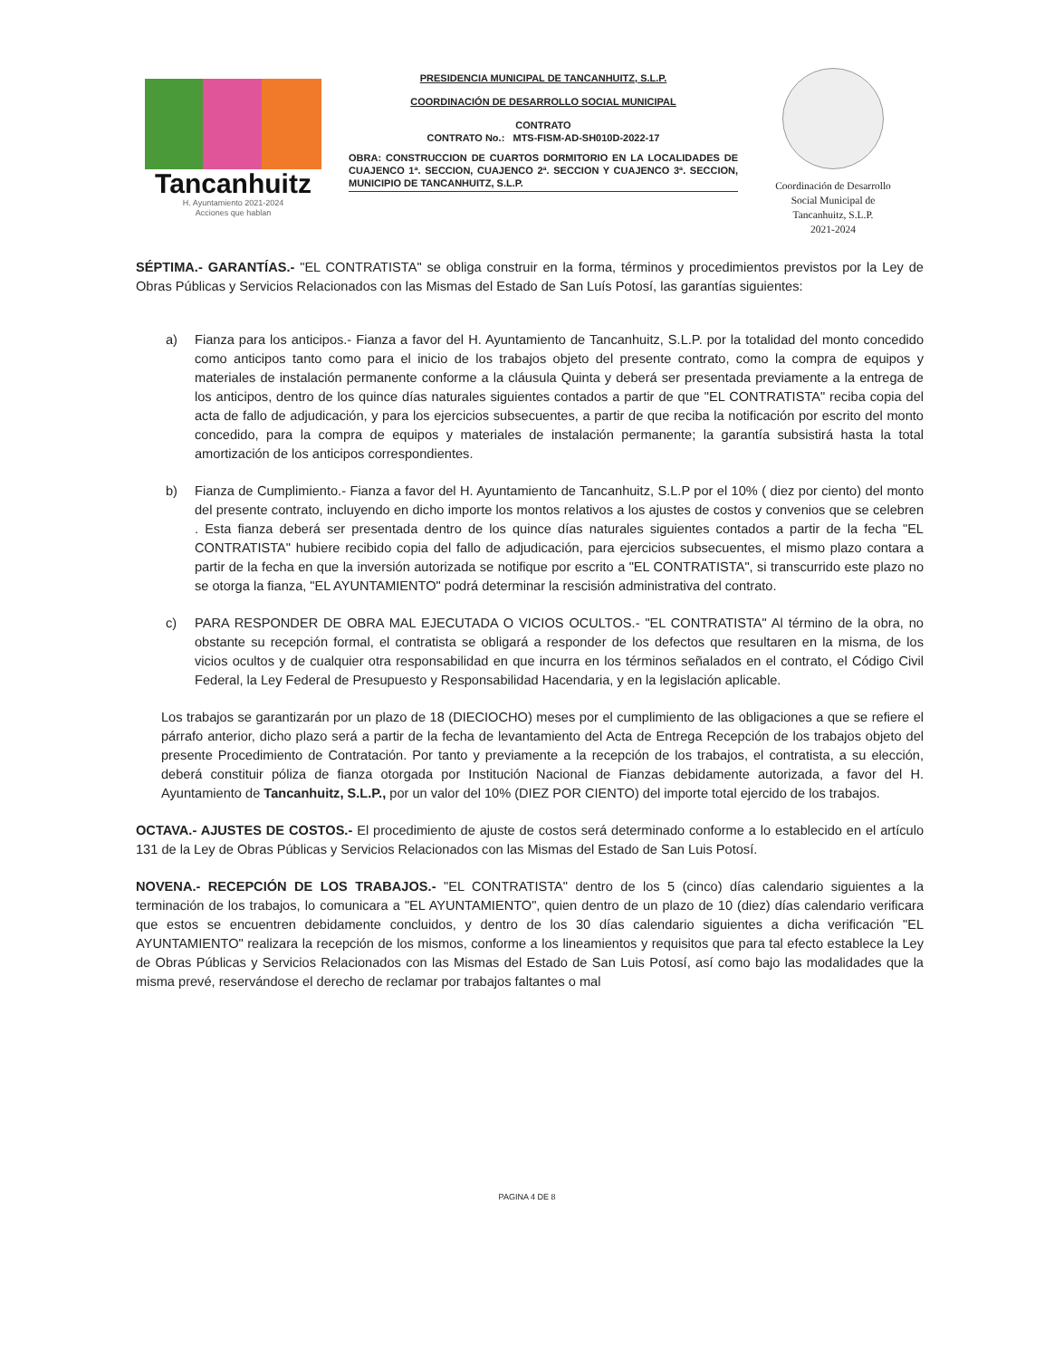Tancanhuitz
H. Ayuntamiento 2021-2024
Acciones que hablan
PRESIDENCIA MUNICIPAL DE TANCANHUITZ, S.L.P.
COORDINACIÓN DE DESARROLLO SOCIAL MUNICIPAL
CONTRATO
CONTRATO No.: MTS-FISM-AD-SH010D-2022-17
OBRA: CONSTRUCCION DE CUARTOS DORMITORIO EN LA LOCALIDADES DE CUAJENCO 1ª. SECCION, CUAJENCO 2ª. SECCION Y CUAJENCO 3ª. SECCION, MUNICIPIO DE TANCANHUITZ, S.L.P.
Coordinación de Desarrollo
Social Municipal de
Tancanhuitz, S.L.P.
2021-2024
SÉPTIMA.- GARANTÍAS.- "EL CONTRATISTA" se obliga construir en la forma, términos y procedimientos previstos por la Ley de Obras Públicas y Servicios Relacionados con las Mismas del Estado de San Luís Potosí, las garantías siguientes:
a) Fianza para los anticipos.- Fianza a favor del H. Ayuntamiento de Tancanhuitz, S.L.P. por la totalidad del monto concedido como anticipos tanto como para el inicio de los trabajos objeto del presente contrato, como la compra de equipos y materiales de instalación permanente conforme a la cláusula Quinta y deberá ser presentada previamente a la entrega de los anticipos, dentro de los quince días naturales siguientes contados a partir de que "EL CONTRATISTA" reciba copia del acta de fallo de adjudicación, y para los ejercicios subsecuentes, a partir de que reciba la notificación por escrito del monto concedido, para la compra de equipos y materiales de instalación permanente; la garantía subsistirá hasta la total amortización de los anticipos correspondientes.
b) Fianza de Cumplimiento.- Fianza a favor del H. Ayuntamiento de Tancanhuitz, S.L.P por el 10% ( diez por ciento) del monto del presente contrato, incluyendo en dicho importe los montos relativos a los ajustes de costos y convenios que se celebren . Esta fianza deberá ser presentada dentro de los quince días naturales siguientes contados a partir de la fecha "EL CONTRATISTA" hubiere recibido copia del fallo de adjudicación, para ejercicios subsecuentes, el mismo plazo contara a partir de la fecha en que la inversión autorizada se notifique por escrito a "EL CONTRATISTA", si transcurrido este plazo no se otorga la fianza, "EL AYUNTAMIENTO" podrá determinar la rescisión administrativa del contrato.
c) PARA RESPONDER DE OBRA MAL EJECUTADA O VICIOS OCULTOS.- "EL CONTRATISTA" Al término de la obra, no obstante su recepción formal, el contratista se obligará a responder de los defectos que resultaren en la misma, de los vicios ocultos y de cualquier otra responsabilidad en que incurra en los términos señalados en el contrato, el Código Civil Federal, la Ley Federal de Presupuesto y Responsabilidad Hacendaria, y en la legislación aplicable.
Los trabajos se garantizarán por un plazo de 18 (DIECIOCHO) meses por el cumplimiento de las obligaciones a que se refiere el párrafo anterior, dicho plazo será a partir de la fecha de levantamiento del Acta de Entrega Recepción de los trabajos objeto del presente Procedimiento de Contratación. Por tanto y previamente a la recepción de los trabajos, el contratista, a su elección, deberá constituir póliza de fianza otorgada por Institución Nacional de Fianzas debidamente autorizada, a favor del H. Ayuntamiento de Tancanhuitz, S.L.P., por un valor del 10% (DIEZ POR CIENTO) del importe total ejercido de los trabajos.
OCTAVA.- AJUSTES DE COSTOS.- El procedimiento de ajuste de costos será determinado conforme a lo establecido en el artículo 131 de la Ley de Obras Públicas y Servicios Relacionados con las Mismas del Estado de San Luis Potosí.
NOVENA.- RECEPCIÓN DE LOS TRABAJOS.- "EL CONTRATISTA" dentro de los 5 (cinco) días calendario siguientes a la terminación de los trabajos, lo comunicara a "EL AYUNTAMIENTO", quien dentro de un plazo de 10 (diez) días calendario verificara que estos se encuentren debidamente concluidos, y dentro de los 30 días calendario siguientes a dicha verificación "EL AYUNTAMIENTO" realizara la recepción de los mismos, conforme a los lineamientos y requisitos que para tal efecto establece la Ley de Obras Públicas y Servicios Relacionados con las Mismas del Estado de San Luis Potosí, así como bajo las modalidades que la misma prevé, reservándose el derecho de reclamar por trabajos faltantes o mal
PAGINA 4 DE 8